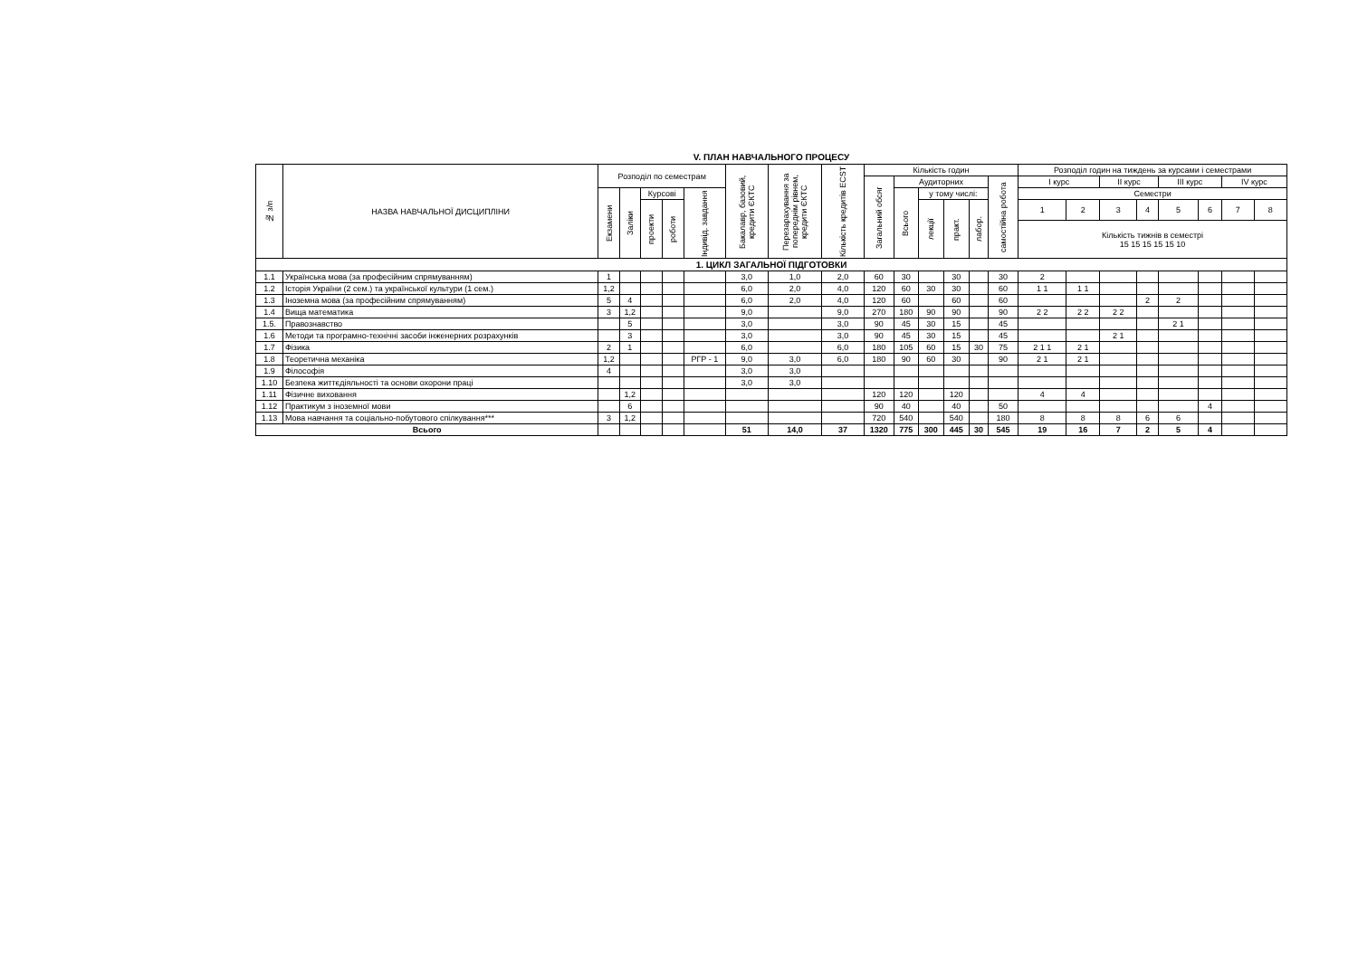V. ПЛАН НАВЧАЛЬНОГО ПРОЦЕСУ
| № з/п | НАЗВА НАВЧАЛЬНОЇ ДИСЦИПЛІНИ | Розподіл по семестрам | | | | | Бакалавр, базовий, кредити ЄКТС | Перезарахування за попереднім рівнем, кредити ЄКТС | Кількість кредитів ECST | Кількість годин | | | | | | Розподіл годин на тиждень за курсами і семестрами | | | | | | | |
| --- | --- | --- | --- | --- | --- | --- | --- | --- | --- | --- | --- | --- | --- | --- | --- | --- | --- | --- | --- | --- | --- | --- | --- |
| | | | | | | | | | | Загальний обсяг | Аудиторних | | | | самостійна робота | І курс | | ІІ курс | | ІІІ курс | | IV курс | |
| | | Екзамени | Заліки | Курсові | | Індивід. завдання | | | | | Всього | у тому числі: | | | | Семестри | | | | | | | |
| | | | | проекти | роботи | | | | | | | лекції | практ. | лабор. | | 1 | 2 | 3 | 4 | 5 | 6 | 7 | 8 |
| | | | | | | | | | | | | | | | | Кількість тижнів в семестрі 15 15 15 15 15 10 | | | | | | | |
| 1. ЦИКЛ ЗАГАЛЬНОЇ ПІДГОТОВКИ | | | | | | | | | | | | | | | | | | | | | | | |
| 1.1 | Українська мова (за професійним спрямуванням) | 1 | | | | | 3,0 | 1,0 | 2,0 | 60 | 30 | | 30 | | 30 | 2 | | | | | | | |
| 1.2 | Історія України (2 сем.) та української культури (1 сем.) | 1,2 | | | | | 6,0 | 2,0 | 4,0 | 120 | 60 | 30 | 30 | | 60 | 1 1 | 1 1 | | | | | | |
| 1.3 | Іноземна мова (за професійним спрямуванням) | 5 | 4 | | | | 6,0 | 2,0 | 4,0 | 120 | 60 | | 60 | | 60 | | | | 2 | 2 | | | |
| 1.4 | Вища математика | 3 | 1,2 | | | | 9,0 | | 9,0 | 270 | 180 | 90 | 90 | | 90 | 2 2 | 2 2 | 2 2 | | | | | |
| 1.5. | Правознавство | | 5 | | | | 3,0 | | 3,0 | 90 | 45 | 30 | 15 | | 45 | | | | | 2 1 | | | |
| 1.6 | Методи та програмно-технічні засоби інженерних розрахунків | | 3 | | | | 3,0 | | 3,0 | 90 | 45 | 30 | 15 | | 45 | | | 2 1 | | | | | |
| 1.7 | Фізика | 2 | 1 | | | | 6,0 | | 6,0 | 180 | 105 | 60 | 15 | 30 | 75 | 2 1 1 | 2 1 | | | | | | |
| 1.8 | Теоретична механіка | 1,2 | | | | РГР - 1 | 9,0 | 3,0 | 6,0 | 180 | 90 | 60 | 30 | | 90 | 2 1 | 2 1 | | | | | | |
| 1.9 | Філософія | 4 | | | | | 3,0 | 3,0 | | | | | | | | | | | | | | | |
| 1.10 | Безпека життєдіяльності та основи охорони праці | | | | | | 3,0 | 3,0 | | | | | | | | | | | | | | | |
| 1.11 | Фізичне виховання | | 1,2 | | | | | | | 120 | 120 | | 120 | | | 4 | 4 | | | | | | |
| 1.12 | Практикум з іноземної мови | | 6 | | | | | | | 90 | 40 | | 40 | | 50 | | | | | | 4 | | |
| 1.13 | Мова навчання та соціально-побутового спілкування*** | 3 | 1,2 | | | | | | | 720 | 540 | | 540 | | 180 | 8 | 8 | 8 | 6 | 6 | | | |
| Всього | | | | | | | 51 | 14,0 | 37 | 1320 | 775 | 300 | 445 | 30 | 545 | 19 | 16 | 7 | 2 | 5 | 4 | | |